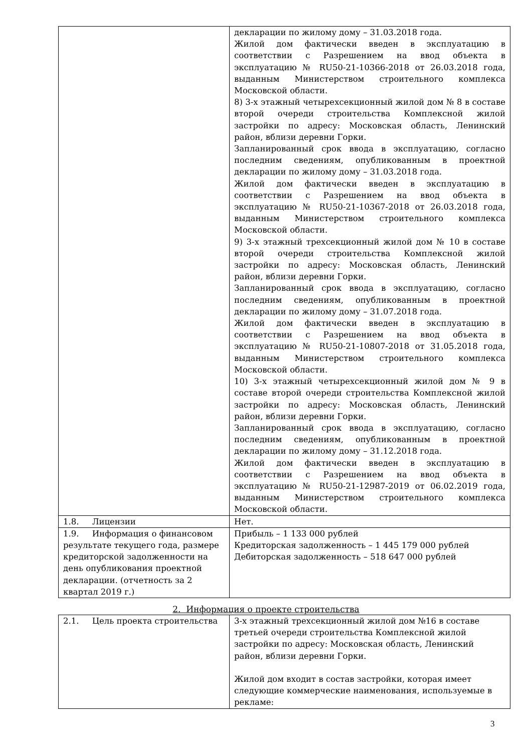| | декларации по жилому дому – 31.03.2018 года. Жилой дом фактически введен в эксплуатацию в соответствии с Разрешением на ввод объекта в эксплуатацию № RU50-21-10366-2018 от 26.03.2018 года, выданным Министерством строительного комплекса Московской области. 8) 3-х этажный четырехсекционный жилой дом № 8 в составе второй очереди строительства Комплексной жилой застройки по адресу: Московская область, Ленинский район, вблизи деревни Горки. Запланированный срок ввода в эксплуатацию, согласно последним сведениям, опубликованным в проектной декларации по жилому дому – 31.03.2018 года. Жилой дом фактически введен в эксплуатацию в соответствии с Разрешением на ввод объекта в эксплуатацию № RU50-21-10367-2018 от 26.03.2018 года, выданным Министерством строительного комплекса Московской области. 9) 3-х этажный трехсекционный жилой дом № 10 в составе второй очереди строительства Комплексной жилой застройки по адресу: Московская область, Ленинский район, вблизи деревни Горки. Запланированный срок ввода в эксплуатацию, согласно последним сведениям, опубликованным в проектной декларации по жилому дому – 31.07.2018 года. Жилой дом фактически введен в эксплуатацию в соответствии с Разрешением на ввод объекта в эксплуатацию № RU50-21-10807-2018 от 31.05.2018 года, выданным Министерством строительного комплекса Московской области. 10) 3-х этажный четырехсекционный жилой дом № 9 в составе второй очереди строительства Комплексной жилой застройки по адресу: Московская область, Ленинский район, вблизи деревни Горки. Запланированный срок ввода в эксплуатацию, согласно последним сведениям, опубликованным в проектной декларации по жилому дому – 31.12.2018 года. Жилой дом фактически введен в эксплуатацию в соответствии с Разрешением на ввод объекта в эксплуатацию № RU50-21-12987-2019 от 06.02.2019 года, выданным Министерством строительного комплекса Московской области. |
| 1.8. Лицензии | Нет. |
| 1.9. Информация о финансовом результате текущего года, размере кредиторской задолженности на день опубликования проектной декларации. (отчетность за 2 квартал 2019 г.) | Прибыль – 1 133 000 рублей Кредиторская задолженность – 1 445 179 000 рублей Дебиторская задолженность – 518 647 000 рублей |
2. Информация о проекте строительства
| 2.1. Цель проекта строительства | 3-х этажный трехсекционный жилой дом №16 в составе третьей очереди строительства Комплексной жилой застройки по адресу: Московская область, Ленинский район, вблизи деревни Горки. Жилой дом входит в состав застройки, которая имеет следующие коммерческие наименования, используемые в рекламе: |
3